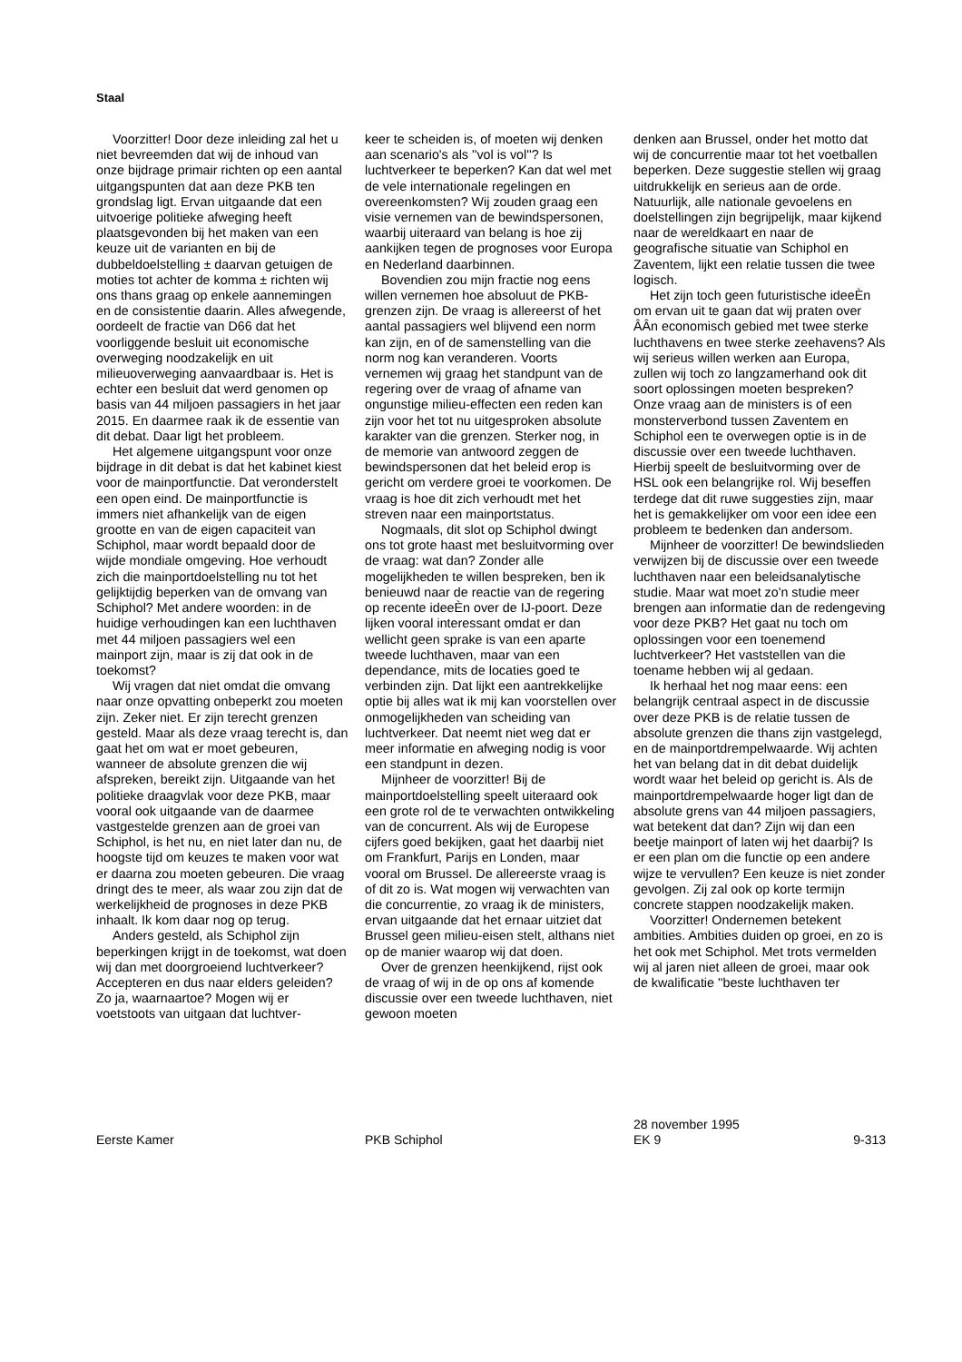Staal
Voorzitter! Door deze inleiding zal het u niet bevreemden dat wij de inhoud van onze bijdrage primair richten op een aantal uitgangspunten dat aan deze PKB ten grondslag ligt. Ervan uitgaande dat een uitvoerige politieke afweging heeft plaatsgevonden bij het maken van een keuze uit de varianten en bij de dubbeldoelstelling ± daarvan getuigen de moties tot achter de komma ± richten wij ons thans graag op enkele aannemingen en de consistentie daarin. Alles afwegende, oordeelt de fractie van D66 dat het voorliggende besluit uit economische overweging noodzakelijk en uit milieuoverweging aanvaardbaar is. Het is echter een besluit dat werd genomen op basis van 44 miljoen passagiers in het jaar 2015. En daarmee raak ik de essentie van dit debat. Daar ligt het probleem.
Het algemene uitgangspunt voor onze bijdrage in dit debat is dat het kabinet kiest voor de mainportfunctie. Dat veronderstelt een open eind. De mainportfunctie is immers niet afhankelijk van de eigen grootte en van de eigen capaciteit van Schiphol, maar wordt bepaald door de wijde mondiale omgeving. Hoe verhoudt zich die mainportdoelstelling nu tot het gelijktijdig beperken van de omvang van Schiphol? Met andere woorden: in de huidige verhoudingen kan een luchthaven met 44 miljoen passagiers wel een mainport zijn, maar is zij dat ook in de toekomst?
Wij vragen dat niet omdat die omvang naar onze opvatting onbeperkt zou moeten zijn. Zeker niet. Er zijn terecht grenzen gesteld. Maar als deze vraag terecht is, dan gaat het om wat er moet gebeuren, wanneer de absolute grenzen die wij afspreken, bereikt zijn. Uitgaande van het politieke draagvlak voor deze PKB, maar vooral ook uitgaande van de daarmee vastgestelde grenzen aan de groei van Schiphol, is het nu, en niet later dan nu, de hoogste tijd om keuzes te maken voor wat er daarna zou moeten gebeuren. Die vraag dringt des te meer, als waar zou zijn dat de werkelijkheid de prognoses in deze PKB inhaalt. Ik kom daar nog op terug.
Anders gesteld, als Schiphol zijn beperkingen krijgt in de toekomst, wat doen wij dan met doorgroeiend luchtverkeer? Accepteren en dus naar elders geleiden? Zo ja, waarnaartoe? Mogen wij er voetstoots van uitgaan dat luchtver-
keer te scheiden is, of moeten wij denken aan scenario's als ''vol is vol''? Is luchtverkeer te beperken? Kan dat wel met de vele internationale regelingen en overeenkomsten? Wij zouden graag een visie vernemen van de bewindspersonen, waarbij uiteraard van belang is hoe zij aankijken tegen de prognoses voor Europa en Nederland daarbinnen.
Bovendien zou mijn fractie nog eens willen vernemen hoe absoluut de PKB-grenzen zijn. De vraag is allereerst of het aantal passagiers wel blijvend een norm kan zijn, en of de samenstelling van die norm nog kan veranderen. Voorts vernemen wij graag het standpunt van de regering over de vraag of afname van ongunstige milieu-effecten een reden kan zijn voor het tot nu uitgesproken absolute karakter van die grenzen. Sterker nog, in de memorie van antwoord zeggen de bewindspersonen dat het beleid erop is gericht om verdere groei te voorkomen. De vraag is hoe dit zich verhoudt met het streven naar een mainportstatus.
Nogmaals, dit slot op Schiphol dwingt ons tot grote haast met besluitvorming over de vraag: wat dan? Zonder alle mogelijkheden te willen bespreken, ben ik benieuwd naar de reactie van de regering op recente ideeÈn over de IJ-poort. Deze lijken vooral interessant omdat er dan wellicht geen sprake is van een aparte tweede luchthaven, maar van een dependance, mits de locaties goed te verbinden zijn. Dat lijkt een aantrekkelijke optie bij alles wat ik mij kan voorstellen over onmogelijkheden van scheiding van luchtverkeer. Dat neemt niet weg dat er meer informatie en afweging nodig is voor een standpunt in dezen.
Mijnheer de voorzitter! Bij de mainportdoelstelling speelt uiteraard ook een grote rol de te verwachten ontwikkeling van de concurrent. Als wij de Europese cijfers goed bekijken, gaat het daarbij niet om Frankfurt, Parijs en Londen, maar vooral om Brussel. De allereerste vraag is of dit zo is. Wat mogen wij verwachten van die concurrentie, zo vraag ik de ministers, ervan uitgaande dat het ernaar uitziet dat Brussel geen milieu-eisen stelt, althans niet op de manier waarop wij dat doen.
Over de grenzen heenkijkend, rijst ook de vraag of wij in de op ons af komende discussie over een tweede luchthaven, niet gewoon moeten
denken aan Brussel, onder het motto dat wij de concurrentie maar tot het voetballen beperken. Deze suggestie stellen wij graag uitdrukkelijk en serieus aan de orde. Natuurlijk, alle nationale gevoelens en doelstellingen zijn begrijpelijk, maar kijkend naar de wereldkaart en naar de geografische situatie van Schiphol en Zaventem, lijkt een relatie tussen die twee logisch.
Het zijn toch geen futuristische ideeÈn om ervan uit te gaan dat wij praten over ÂÂn economisch gebied met twee sterke luchthavens en twee sterke zeehavens? Als wij serieus willen werken aan Europa, zullen wij toch zo langzamerhand ook dit soort oplossingen moeten bespreken? Onze vraag aan de ministers is of een monsterverbond tussen Zaventem en Schiphol een te overwegen optie is in de discussie over een tweede luchthaven. Hierbij speelt de besluitvorming over de HSL ook een belangrijke rol. Wij beseffen terdege dat dit ruwe suggesties zijn, maar het is gemakkelijker om voor een idee een probleem te bedenken dan andersom.
Mijnheer de voorzitter! De bewindslieden verwijzen bij de discussie over een tweede luchthaven naar een beleidsanalytische studie. Maar wat moet zo'n studie meer brengen aan informatie dan de redengeving voor deze PKB? Het gaat nu toch om oplossingen voor een toenemend luchtverkeer? Het vaststellen van die toename hebben wij al gedaan.
Ik herhaal het nog maar eens: een belangrijk centraal aspect in de discussie over deze PKB is de relatie tussen de absolute grenzen die thans zijn vastgelegd, en de mainportdrempelwaarde. Wij achten het van belang dat in dit debat duidelijk wordt waar het beleid op gericht is. Als de mainportdrempelwaarde hoger ligt dan de absolute grens van 44 miljoen passagiers, wat betekent dat dan? Zijn wij dan een beetje mainport of laten wij het daarbij? Is er een plan om die functie op een andere wijze te vervullen? Een keuze is niet zonder gevolgen. Zij zal ook op korte termijn concrete stappen noodzakelijk maken.
Voorzitter! Ondernemen betekent ambities. Ambities duiden op groei, en zo is het ook met Schiphol. Met trots vermelden wij al jaren niet alleen de groei, maar ook de kwalificatie ''beste luchthaven ter
Eerste Kamer
PKB Schiphol
28 november 1995
EK 9
9-313